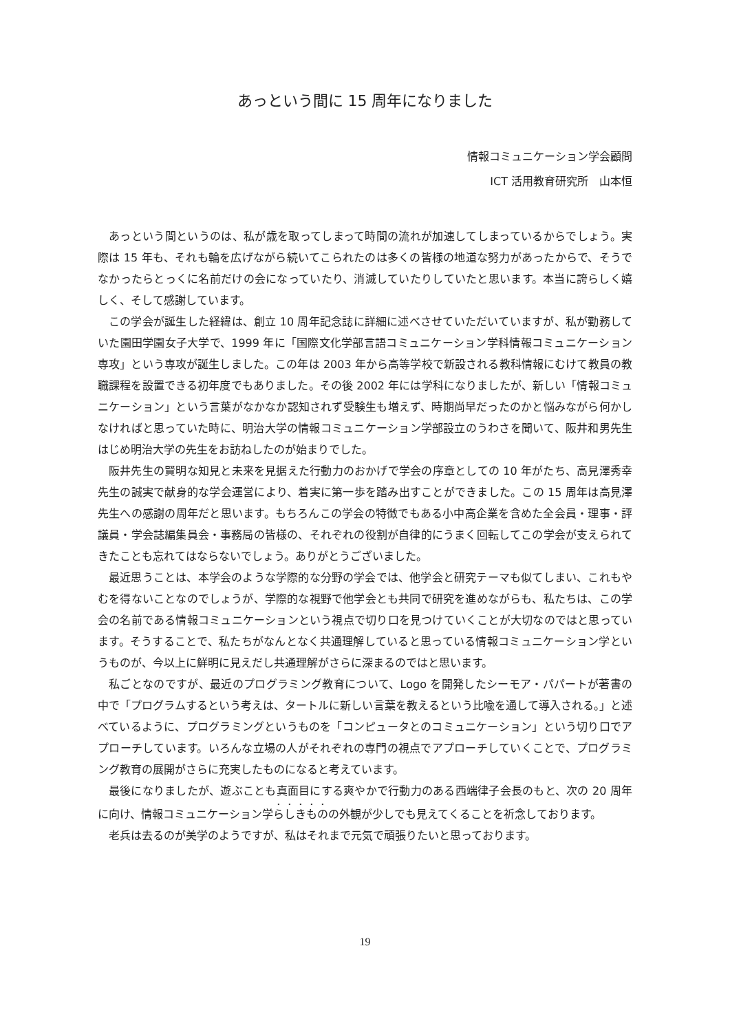あっという間に 15 周年になりました
情報コミュニケーション学会顧問
ICT 活用教育研究所　山本恒
あっという間というのは、私が歳を取ってしまって時間の流れが加速してしまっているからでしょう。実際は 15 年も、それも輪を広げながら続いてこられたのは多くの皆様の地道な努力があったからで、そうでなかったらとっくに名前だけの会になっていたり、消滅していたりしていたと思います。本当に誇らしく嬉しく、そして感謝しています。
この学会が誕生した経緯は、創立 10 周年記念誌に詳細に述べさせていただいていますが、私が勤務していた園田学園女子大学で、1999 年に「国際文化学部言語コミュニケーション学科情報コミュニケーション専攻」という専攻が誕生しました。この年は 2003 年から高等学校で新設される教科情報にむけて教員の教職課程を設置できる初年度でもありました。その後 2002 年には学科になりましたが、新しい「情報コミュニケーション」という言葉がなかなか認知されず受験生も増えず、時期尚早だったのかと悩みながら何かしなければと思っていた時に、明治大学の情報コミュニケーション学部設立のうわさを聞いて、阪井和男先生はじめ明治大学の先生をお訪ねしたのが始まりでした。
阪井先生の賢明な知見と未来を見据えた行動力のおかげで学会の序章としての 10 年がたち、高見澤秀幸先生の誠実で献身的な学会運営により、着実に第一歩を踏み出すことができました。この 15 周年は高見澤先生への感謝の周年だと思います。もちろんこの学会の特徴でもある小中高企業を含めた全会員・理事・評議員・学会誌編集員会・事務局の皆様の、それぞれの役割が自律的にうまく回転してこの学会が支えられてきたことも忘れてはならないでしょう。ありがとうございました。
最近思うことは、本学会のような学際的な分野の学会では、他学会と研究テーマも似てしまい、これもやむを得ないことなのでしょうが、学際的な視野で他学会とも共同で研究を進めながらも、私たちは、この学会の名前である情報コミュニケーションという視点で切り口を見つけていくことが大切なのではと思っています。そうすることで、私たちがなんとなく共通理解していると思っている情報コミュニケーション学というものが、今以上に鮮明に見えだし共通理解がさらに深まるのではと思います。
私ごとなのですが、最近のプログラミング教育について、Logo を開発したシーモア・パパートが著書の中で「プログラムするという考えは、タートルに新しい言葉を教えるという比喩を通して導入される。」と述べているように、プログラミングというものを「コンピュータとのコミュニケーション」という切り口でアプローチしています。いろんな立場の人がそれぞれの専門の視点でアプローチしていくことで、プログラミング教育の展開がさらに充実したものになると考えています。
最後になりましたが、遊ぶことも真面目にする爽やかで行動力のある西端律子会長のもと、次の 20 周年に向け、情報コミュニケーション学らしきものの外観が少しでも見えてくることを祈念しております。
老兵は去るのが美学のようですが、私はそれまで元気で頑張りたいと思っております。
19